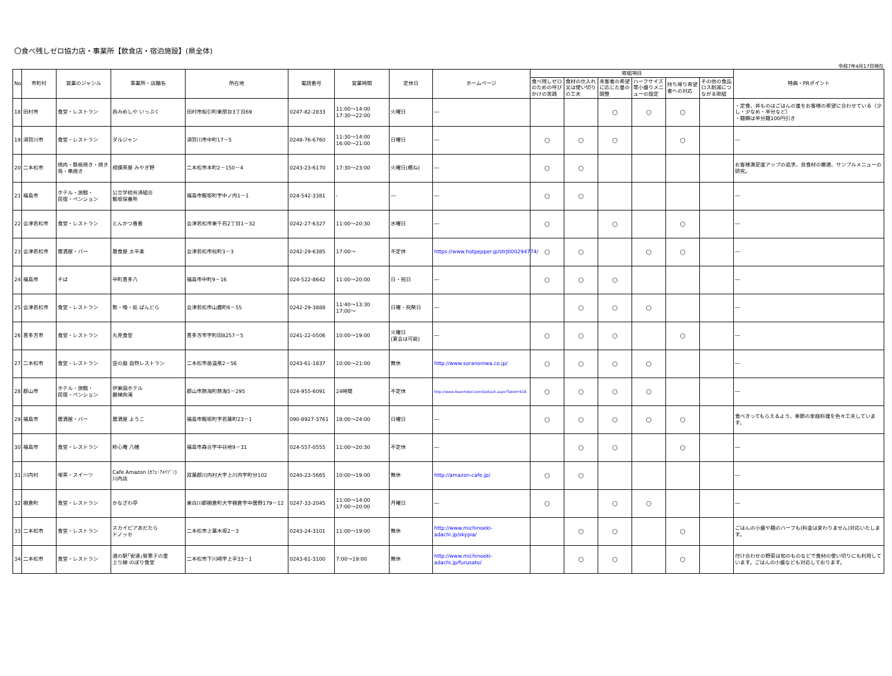〇食べ残しゼロ協力店・事業所【飲食店・宿泊施設】(県全体)
令和7年4月17日現在
| No. | 市町村 | 営業のジャンル | 事業所・店舗名 | 所在地 | 電話番号 | 営業時間 | 定休日 | ホームページ | 取組項目 | | | | | | 特典・PRポイント |
| --- | --- | --- | --- | --- | --- | --- | --- | --- | --- | --- | --- | --- | --- | --- | --- |
| | | | | | | | | | 食べ残しゼロのための呼びかけの実践 | 食材の仕入れ又は使い切りの工夫 | 来客者の希望に応じた量の調整 | ハーフサイズ等小盛りメニューの設定 | 持ち帰り希望者への対応 | その他の食品ロス削減につながる取組 | |
| 18 | 田村市 | 食堂・レストラン | 呑みめしや いっぷく | 田村市船引町東部台3丁目69 | 0247-82-2833 | 11:00～14:00 17:30～22:00 | 火曜日 | ― | | | ○ | ○ | ○ | | ・定食、丼ものはごはんの量をお客様の希望に合わせている（少し・少なめ・半分など） ・麺類は半分麺100円引き |
| 19 | 須賀川市 | 食堂・レストラン | ダルジャン | 須賀川市中町17－5 | 0248-76-6760 | 11:30～14:00 16:00～21:00 | 日曜日 | ― | ○ | ○ | ○ | | ○ | | ― |
| 20 | 二本松市 | 焼肉・鉄板焼き・焼き鳥・串焼き | 相撲茶屋 みやぎ野 | 二本松市本町2－150－4 | 0243-23-6170 | 17:30～23:00 | 火曜日(概ね) | ― | ○ | ○ | | | | | お客様満足度アップの追求、良食材の厳選、サンプルメニューの研究。 |
| 21 | 福島市 | ホテル・旅館・ 民宿・ペンション | 公立学校共済組合 飯坂保養所 | 福島市飯坂町字中ノ内1－1 | 024-542-3381 | - | ― | ― | ○ | ○ | | | | | ― |
| 22 | 会津若松市 | 食堂・レストラン | とんかつ番番 | 会津若松市東千石2丁目1－32 | 0242-27-6327 | 11:00～20:30 | 水曜日 | ― | ○ | | ○ | | ○ | | ― |
| 23 | 会津若松市 | 居酒屋・バー | 居食屋 太平楽 | 会津若松市桧町3－3 | 0242-29-6385 | 17:00～ | 不定休 | https://www.hotpepper.jp/strJ000294774/ | ○ | ○ | | ○ | ○ | | ― |
| 24 | 福島市 | そば | 中町喜多八 | 福島市中町9－16 | 024-522-8642 | 11:00～20:00 | 日・祝日 | ― | ○ | ○ | ○ | | | | ― |
| 25 | 会津若松市 | 食堂・レストラン | 飲・喰・処 ぱんどら | 会津若松市山鹿町6－55 | 0242-29-3888 | 11:40～13:30 17:00～ | 日曜・祝祭日 | ― | | ○ | ○ | ○ | | | ― |
| 26 | 喜多方市 | 食堂・レストラン | 丸見食堂 | 喜多方市字町田8257－5 | 0241-22-0506 | 10:00～19:00 | 火曜日 (宴会は可能) | ― | ○ | ○ | ○ | | ○ | | ― |
| 27 | 二本松市 | 食堂・レストラン | 空の庭 自然レストラン | 二本松市岳温泉2－56 | 0243-61-1837 | 10:00～21:00 | 無休 | http://www.soranoniwa.co.jp/ | ○ | ○ | ○ | ○ | | | ― |
| 28 | 郡山市 | ホテル・旅館・ 民宿・ペンション | 伊東園ホテル 磐梯向滝 | 郡山市熱海町熱海5－295 | 024-955-6091 | 24時間 | 不定休 | http://www.itoenhotel.com/Default.aspx?TabId=618 | ○ | ○ | ○ | ○ | | | ― |
| 29 | 福島市 | 居酒屋・バー | 居酒屋 ようこ | 福島市飯坂町字若葉町23－1 | 090-8927-3761 | 18:00～24:00 | 日曜日 | ― | ○ | ○ | ○ | ○ | ○ | | 食べきってもらえるよう、季節の家庭料理を色々工夫しています。 |
| 30 | 福島市 | 食堂・レストラン | 粋心庵 八幡 | 福島市森合字中谷地9－31 | 024-557-0555 | 11:00～20:30 | 不定休 | ― | | ○ | ○ | | ○ | | ― |
| 31 | 川内村 | 喫茶・スイーツ | Cafe Amazon (ｶﾌｪ･ｱﾒｲｿﾞﾝ) 川内店 | 双葉郡川内村大字上川内字町分102 | 0240-23-5665 | 10:00～19:00 | 無休 | http://amazon-cafe.jp/ | ○ | ○ | | | | | ― |
| 32 | 棚倉町 | 食堂・レストラン | かなざわ亭 | 東白川郡棚倉町大字棚倉字中居野179－12 | 0247-33-2045 | 11:00～14:00 17:00～20:00 | 月曜日 | ― | ○ | | ○ | ○ | | | ― |
| 33 | 二本松市 | 食堂・レストラン | スカイピアあだたら ドノッセ | 二本松市上葉木坂2－3 | 0243-24-3101 | 11:00～19:00 | 無休 | http://www.michinoeki-adachi.jp/skypia/ | | ○ | ○ | | ○ | | ごはんの小盛や麺のハーフも(料金は変わりません)対応いたします。 |
| 34 | 二本松市 | 食堂・レストラン | 道の駅｢安達｣智恵子の里 上り線 のぼり食堂 | 二本松市下川崎字上平33－1 | 0243-61-3100 | 7:00～19:00 | 無休 | http://www.michinoeki-adachi.jp/furusato/ | | ○ | ○ | | ○ | | 付け合わせの野菜は旬のものなどで食材の使い切りにも利用しています。ごはんの小盛なども対応しております。 |